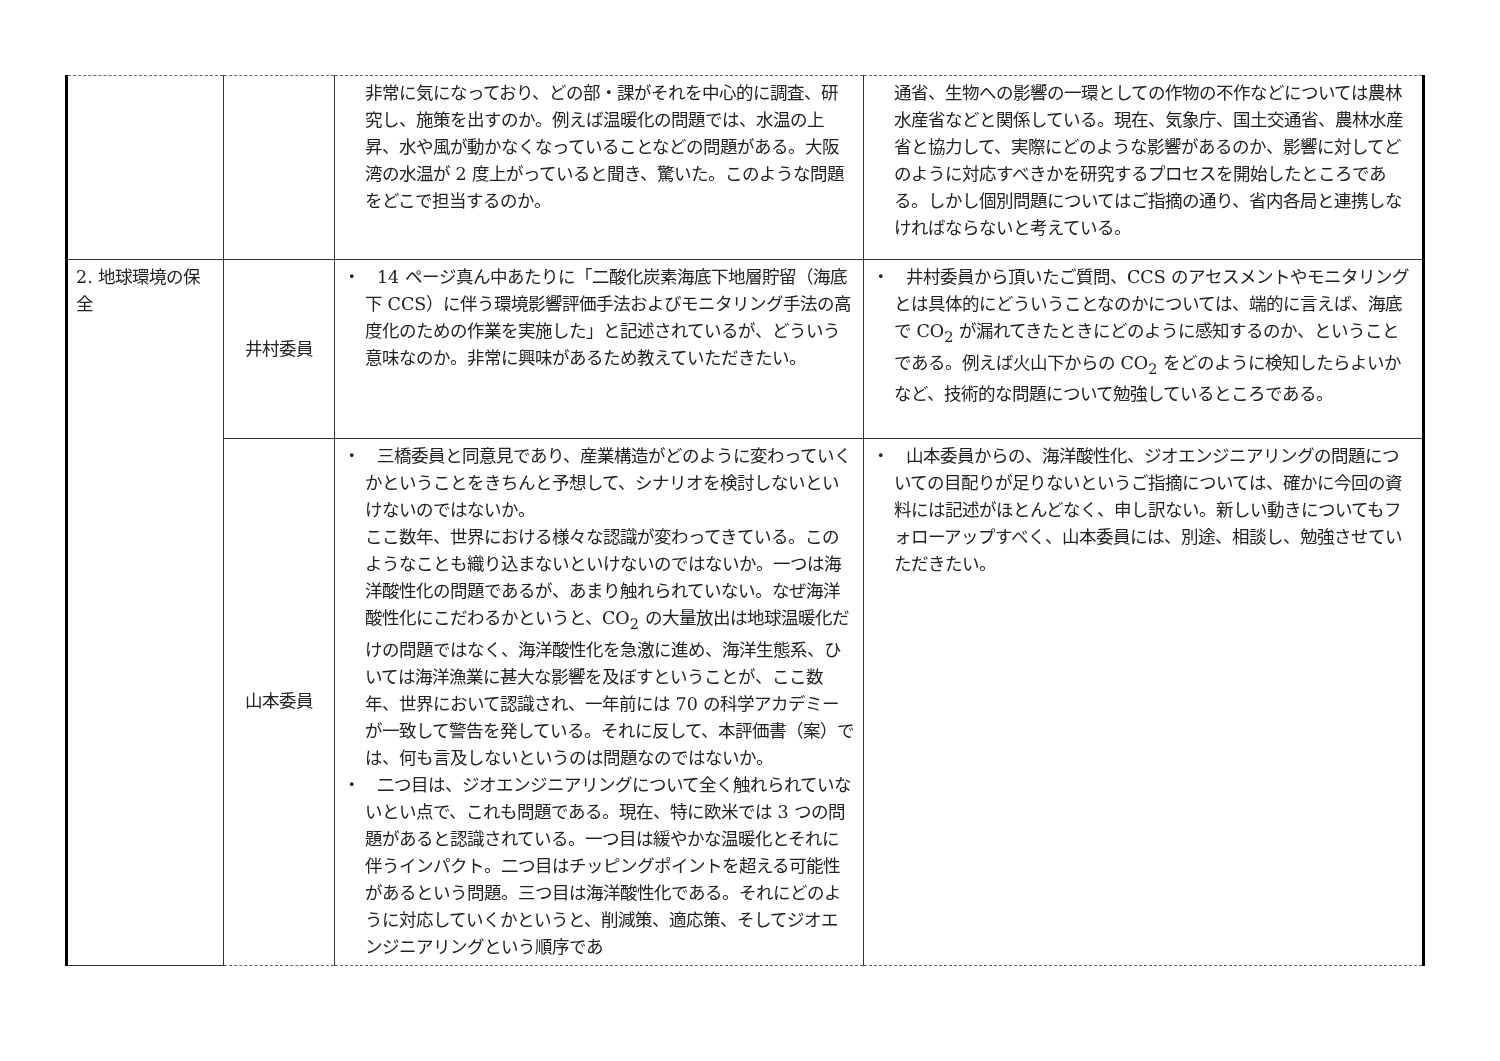| | | 非常に気になっており、どの部・課がそれを中心的に調査、研究し、施策を出すのか。例えば温暖化の問題では、水温の上昇、水や風が動かなくなっていることなどの問題がある。大阪湾の水温が 2 度上がっていると聞き、驚いた。このような問題をどこで担当するのか。 | 通省、生物への影響の一環としての作物の不作などについては農林水産省などと関係している。現在、気象庁、国土交通省、農林水産省と協力して、実際にどのような影響があるのか、影響に対してどのように対応すべきかを研究するプロセスを開始したところである。しかし個別問題についてはご指摘の通り、省内各局と連携しなければならないと考えている。 |
| 2. 地球環境の保全 | 井村委員 | ・ 14 ページ真ん中あたりに「二酸化炭素海底下地層貯留（海底下 CCS）に伴う環境影響評価手法およびモニタリング手法の高度化のための作業を実施した」と記述されているが、どういう意味なのか。非常に興味があるため教えていただきたい。 | ・ 井村委員から頂いたご質問、CCS のアセスメントやモニタリングとは具体的にどういうことなのかについては、端的に言えば、海底で CO<sub>2</sub> が漏れてきたときにどのように感知するのか、ということである。例えば火山下からの CO<sub>2</sub> をどのように検知したらよいかなど、技術的な問題について勉強しているところである。 |
| | 山本委員 | ・ 三橋委員と同意見であり、産業構造がどのように変わっていくかということをきちんと予想して、シナリオを検討しないといけないのではないか。 ここ数年、世界における様々な認識が変わってきている。このようなことも織り込まないといけないのではないか。一つは海洋酸性化の問題であるが、あまり触れられていない。なぜ海洋酸性化にこだわるかというと、CO<sub>2</sub> の大量放出は地球温暖化だけの問題ではなく、海洋酸性化を急激に進め、海洋生態系、ひいては海洋漁業に甚大な影響を及ぼすということが、ここ数年、世界において認識され、一年前には 70 の科学アカデミーが一致して警告を発している。それに反して、本評価書（案）では、何も言及しないというのは問題なのではないか。 ・ 二つ目は、ジオエンジニアリングについて全く触れられていないとい点で、これも問題である。現在、特に欧米では 3 つの問題があると認識されている。一つ目は緩やかな温暖化とそれに伴うインパクト。二つ目はチッピングポイントを超える可能性があるという問題。三つ目は海洋酸性化である。それにどのように対応していくかというと、削減策、適応策、そしてジオエンジニアリングという順序であ | ・ 山本委員からの、海洋酸性化、ジオエンジニアリングの問題についての目配りが足りないというご指摘については、確かに今回の資料には記述がほとんどなく、申し訳ない。新しい動きについてもフォローアップすべく、山本委員には、別途、相談し、勉強させていただきたい。 |